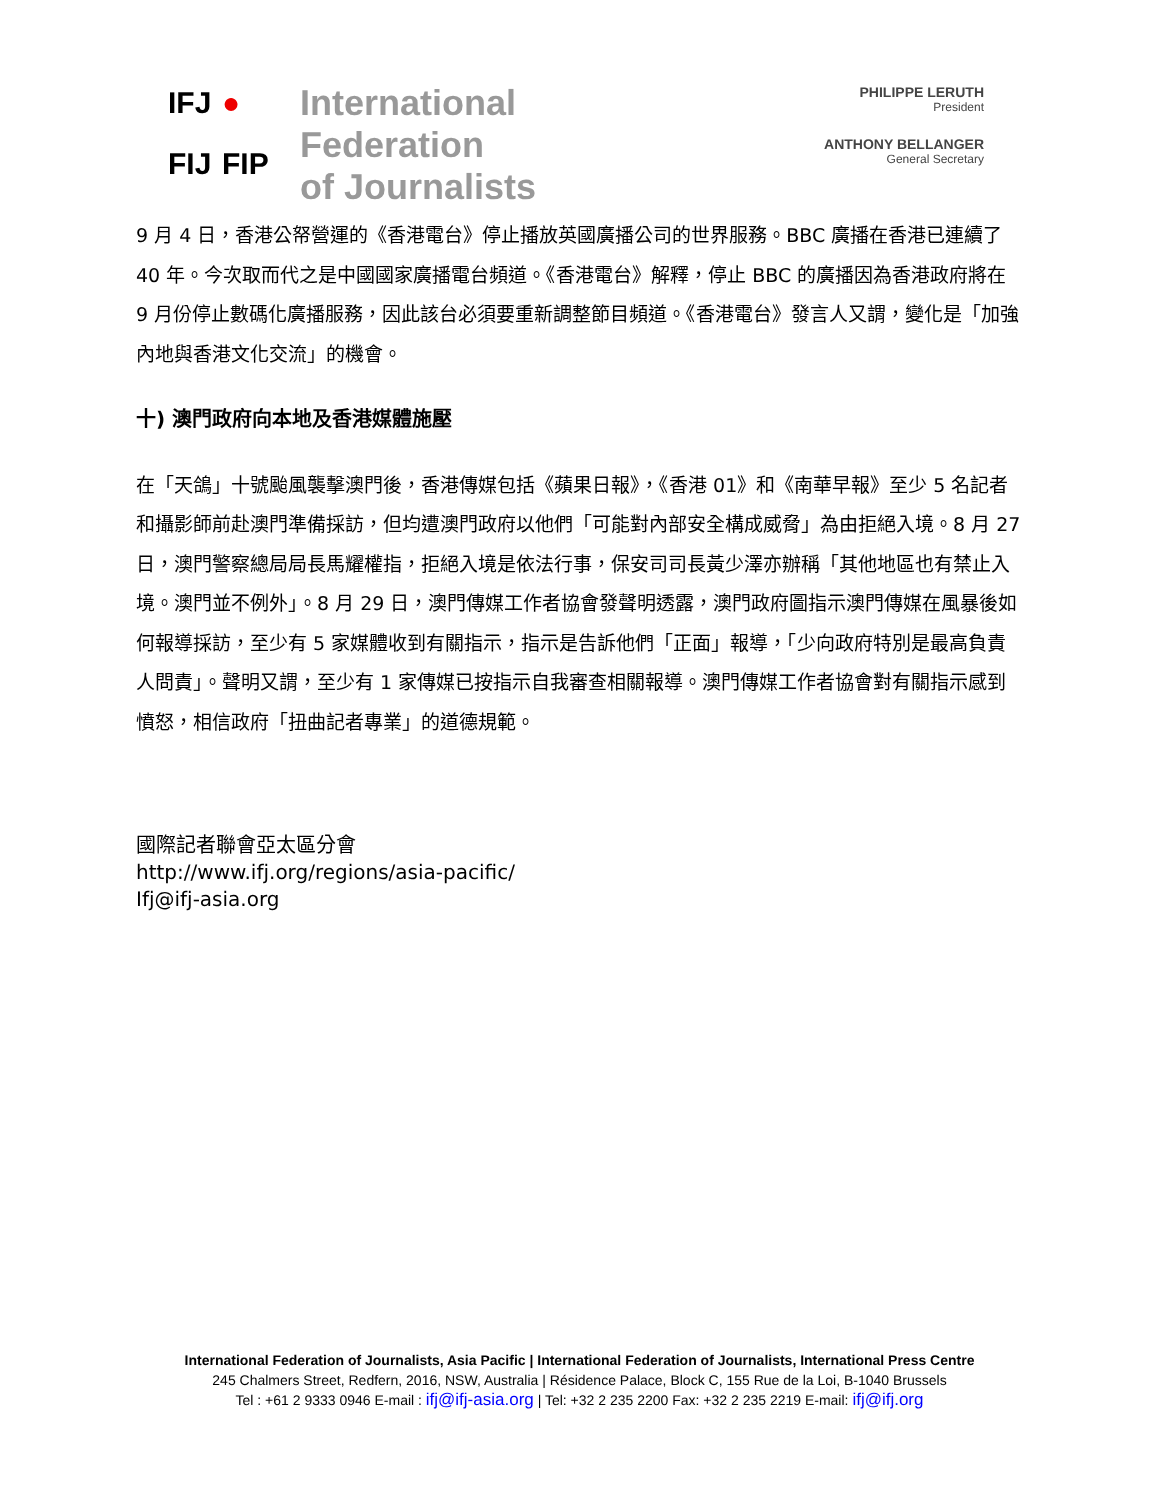IFJ
●
FIJ
FIP
International
Federation
of Journalists
PHILIPPE LERUTH
President
ANTHONY BELLANGER
General Secretary
9 月 4 日，香港公帑營運的《香港電台》停止播放英國廣播公司的世界服務。BBC 廣播在香港已連續了 40 年。今次取而代之是中國國家廣播電台頻道。《香港電台》解釋，停止 BBC 的廣播因為香港政府將在 9 月份停止數碼化廣播服務，因此該台必須要重新調整節目頻道。《香港電台》發言人又謂，變化是「加強內地與香港文化交流」的機會。
十) 澳門政府向本地及香港媒體施壓
在「天鴿」十號颱風襲擊澳門後，香港傳媒包括《蘋果日報》，《香港 01》和《南華早報》至少 5 名記者和攝影師前赴澳門準備採訪，但均遭澳門政府以他們「可能對內部安全構成威脅」為由拒絕入境。8 月 27 日，澳門警察總局局長馬耀權指，拒絕入境是依法行事，保安司司長黃少澤亦辦稱「其他地區也有禁止入境。澳門並不例外」。8 月 29 日，澳門傳媒工作者協會發聲明透露，澳門政府圖指示澳門傳媒在風暴後如何報導採訪，至少有 5 家媒體收到有關指示，指示是告訴他們「正面」報導，「少向政府特別是最高負責人問責」。聲明又謂，至少有 1 家傳媒已按指示自我審查相關報導。澳門傳媒工作者協會對有關指示感到憤怒，相信政府「扭曲記者專業」的道德規範。
國際記者聯會亞太區分會
http://www.ifj.org/regions/asia-pacific/
Ifj@ifj-asia.org
International Federation of Journalists, Asia Pacific | International Federation of Journalists, International Press Centre
245 Chalmers Street, Redfern, 2016, NSW, Australia | Résidence Palace, Block C, 155 Rue de la Loi, B-1040 Brussels
Tel : +61 2 9333 0946 E-mail : ifj@ifj-asia.org | Tel: +32 2 235 2200 Fax: +32 2 235 2219 E-mail: ifj@ifj.org